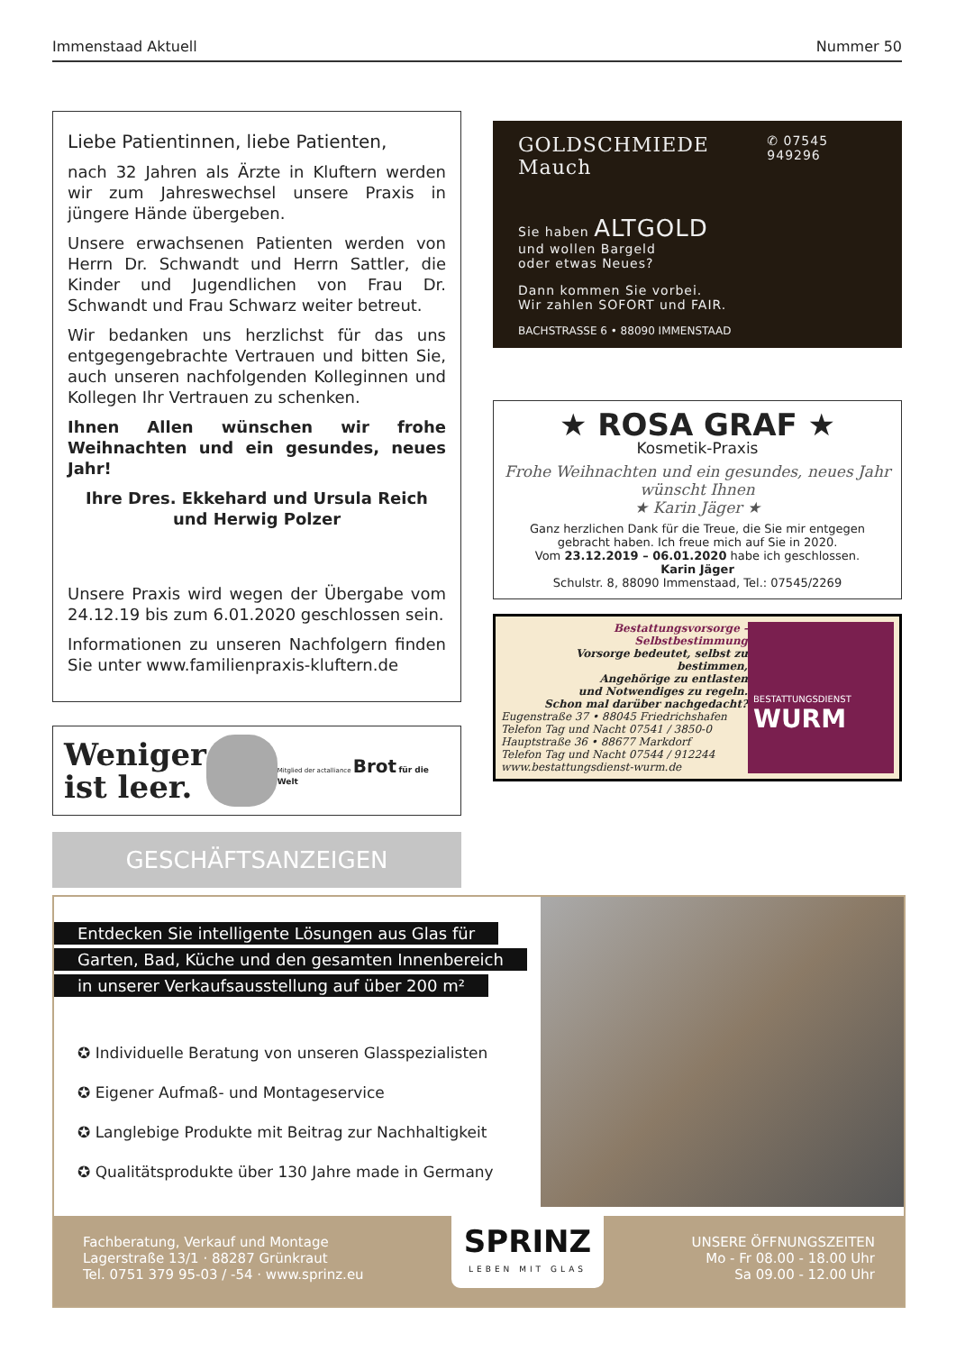Immenstaad Aktuell Nummer 50
Liebe Patientinnen, liebe Patienten,
nach 32 Jahren als Ärzte in Kluftern werden wir zum Jahreswechsel unsere Praxis in jüngere Hände übergeben.
Unsere erwachsenen Patienten werden von Herrn Dr. Schwandt und Herrn Sattler, die Kinder und Jugendlichen von Frau Dr. Schwandt und Frau Schwarz weiter betreut.
Wir bedanken uns herzlichst für das uns entgegengebrachte Vertrauen und bitten Sie, auch unseren nachfolgenden Kolleginnen und Kollegen Ihr Vertrauen zu schenken.
Ihnen Allen wünschen wir frohe Weihnachten und ein gesundes, neues Jahr!
Ihre Dres. Ekkehard und Ursula Reich
und Herwig Polzer
Unsere Praxis wird wegen der Übergabe vom 24.12.19 bis zum 6.01.2020 geschlossen sein.
Informationen zu unseren Nachfolgern finden Sie unter www.familienpraxis-kluftern.de
Weniger
ist leer.
Mitglied der actalliance Brot für die Welt
GESCHÄFTSANZEIGEN
GOLDSCHMIEDE Mauch ✆ 07545 949296
Sie haben ALTGOLD
und wollen Bargeld
oder etwas Neues?
Dann kommen Sie vorbei.
Wir zahlen SOFORT und FAIR.
BACHSTRASSE 6 • 88090 IMMENSTAAD
★ ROSA GRAF ★
Kosmetik-Praxis
Frohe Weihnachten und ein gesundes, neues Jahr wünscht Ihnen
★ Karin Jäger ★
Ganz herzlichen Dank für die Treue, die Sie mir entgegen gebracht haben. Ich freue mich auf Sie in 2020.
Vom 23.12.2019 – 06.01.2020 habe ich geschlossen.
Karin Jäger
Schulstr. 8, 88090 Immenstaad, Tel.: 07545/2269
Bestattungsvorsorge - Selbstbestimmung
Vorsorge bedeutet, selbst zu bestimmen,
Angehörige zu entlasten
und Notwendiges zu regeln.
Schon mal darüber nachgedacht?
Eugenstraße 37 • 88045 Friedrichshafen
Telefon Tag und Nacht 07541 / 3850-0
Hauptstraße 36 • 88677 Markdorf
Telefon Tag und Nacht 07544 / 912244
www.bestattungsdienst-wurm.de
BESTATTUNGSDIENST
WURM
Entdecken Sie intelligente Lösungen aus Glas für
Garten, Bad, Küche und den gesamten Innenbereich
in unserer Verkaufsausstellung auf über 200 m²
✪ Individuelle Beratung von unseren Glasspezialisten
✪ Eigener Aufmaß- und Montageservice
✪ Langlebige Produkte mit Beitrag zur Nachhaltigkeit
✪ Qualitätsprodukte über 130 Jahre made in Germany
Fachberatung, Verkauf und Montage
Lagerstraße 13/1 · 88287 Grünkraut
Tel. 0751 379 95-03 / -54 · www.sprinz.eu
SPRINZ
LEBEN MIT GLAS
UNSERE ÖFFNUNGSZEITEN
Mo - Fr 08.00 - 18.00 Uhr
Sa 09.00 - 12.00 Uhr